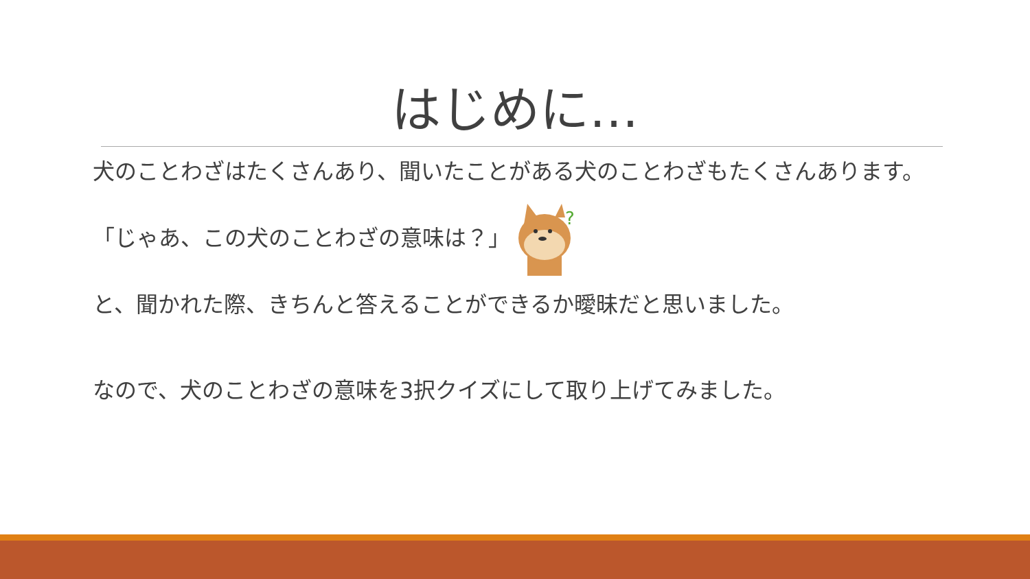はじめに…
犬のことわざはたくさんあり、聞いたことがある犬のことわざもたくさんあります。
「じゃあ、この犬のことわざの意味は？」
?
と、聞かれた際、きちんと答えることができるか曖昧だと思いました。
なので、犬のことわざの意味を3択クイズにして取り上げてみました。